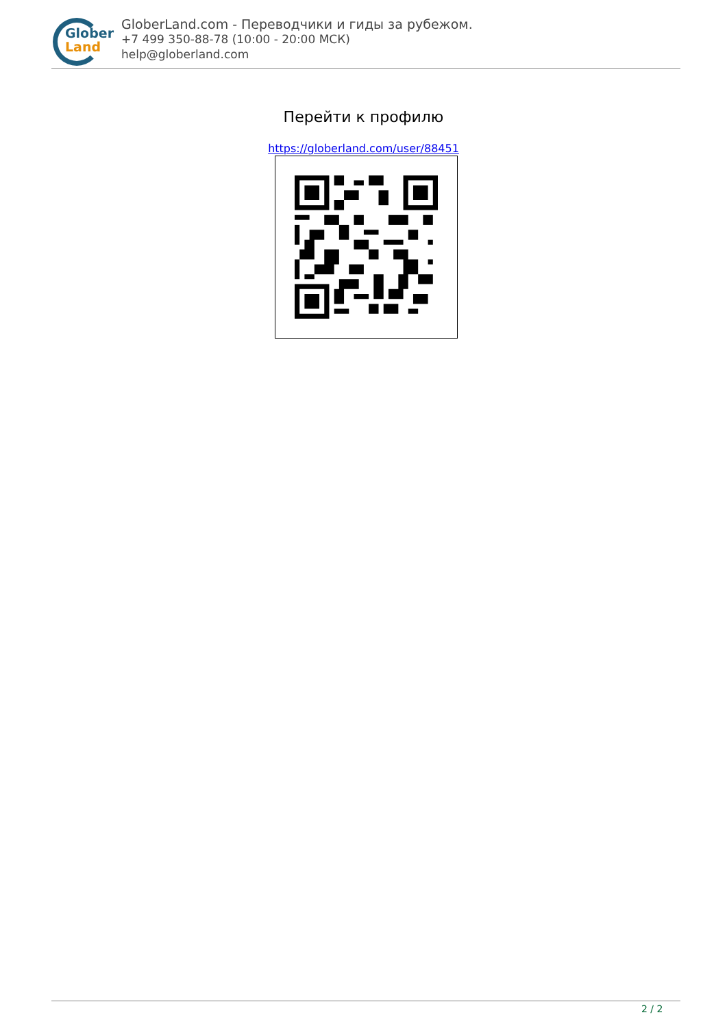Glober
Land
GloberLand.com - Переводчики и гиды за рубежом.
+7 499 350-88-78 (10:00 - 20:00 МСК)
help@globerland.com
Перейти к профилю
https://globerland.com/user/88451
2 / 2